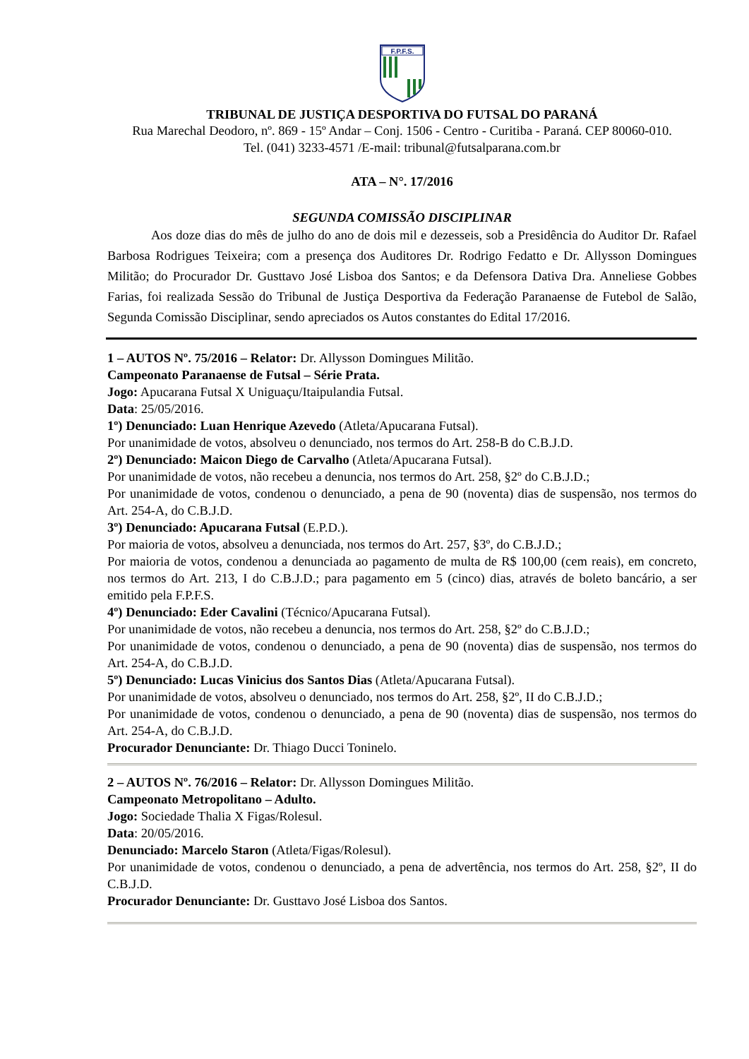F.P.F.S.
TRIBUNAL DE JUSTIÇA DESPORTIVA DO FUTSAL DO PARANÁ
Rua Marechal Deodoro, nº. 869 - 15º Andar – Conj. 1506 - Centro - Curitiba - Paraná. CEP 80060-010.
Tel. (041) 3233-4571 /E-mail: tribunal@futsalparana.com.br
ATA – N°. 17/2016
SEGUNDA COMISSÃO DISCIPLINAR
Aos doze dias do mês de julho do ano de dois mil e dezesseis, sob a Presidência do Auditor Dr. Rafael Barbosa Rodrigues Teixeira; com a presença dos Auditores Dr. Rodrigo Fedatto e Dr. Allysson Domingues Militão; do Procurador Dr. Gusttavo José Lisboa dos Santos; e da Defensora Dativa Dra. Anneliese Gobbes Farias, foi realizada Sessão do Tribunal de Justiça Desportiva da Federação Paranaense de Futebol de Salão, Segunda Comissão Disciplinar, sendo apreciados os Autos constantes do Edital 17/2016.
1 – AUTOS Nº. 75/2016 – Relator: Dr. Allysson Domingues Militão.
Campeonato Paranaense de Futsal – Série Prata.
Jogo: Apucarana Futsal X Uniguaçu/Itaipulandia Futsal.
Data: 25/05/2016.
1º) Denunciado: Luan Henrique Azevedo (Atleta/Apucarana Futsal).
Por unanimidade de votos, absolveu o denunciado, nos termos do Art. 258-B do C.B.J.D.
2º) Denunciado: Maicon Diego de Carvalho (Atleta/Apucarana Futsal).
Por unanimidade de votos, não recebeu a denuncia, nos termos do Art. 258, §2º do C.B.J.D.;
Por unanimidade de votos, condenou o denunciado, a pena de 90 (noventa) dias de suspensão, nos termos do Art. 254-A, do C.B.J.D.
3º) Denunciado: Apucarana Futsal (E.P.D.).
Por maioria de votos, absolveu a denunciada, nos termos do Art. 257, §3º, do C.B.J.D.;
Por maioria de votos, condenou a denunciada ao pagamento de multa de R$ 100,00 (cem reais), em concreto, nos termos do Art. 213, I do C.B.J.D.; para pagamento em 5 (cinco) dias, através de boleto bancário, a ser emitido pela F.P.F.S.
4º) Denunciado: Eder Cavalini (Técnico/Apucarana Futsal).
Por unanimidade de votos, não recebeu a denuncia, nos termos do Art. 258, §2º do C.B.J.D.;
Por unanimidade de votos, condenou o denunciado, a pena de 90 (noventa) dias de suspensão, nos termos do Art. 254-A, do C.B.J.D.
5º) Denunciado: Lucas Vinicius dos Santos Dias (Atleta/Apucarana Futsal).
Por unanimidade de votos, absolveu o denunciado, nos termos do Art. 258, §2º, II do C.B.J.D.;
Por unanimidade de votos, condenou o denunciado, a pena de 90 (noventa) dias de suspensão, nos termos do Art. 254-A, do C.B.J.D.
Procurador Denunciante: Dr. Thiago Ducci Toninelo.
2 – AUTOS Nº. 76/2016 – Relator: Dr. Allysson Domingues Militão.
Campeonato Metropolitano – Adulto.
Jogo: Sociedade Thalia X Figas/Rolesul.
Data: 20/05/2016.
Denunciado: Marcelo Staron (Atleta/Figas/Rolesul).
Por unanimidade de votos, condenou o denunciado, a pena de advertência, nos termos do Art. 258, §2º, II do C.B.J.D.
Procurador Denunciante: Dr. Gusttavo José Lisboa dos Santos.